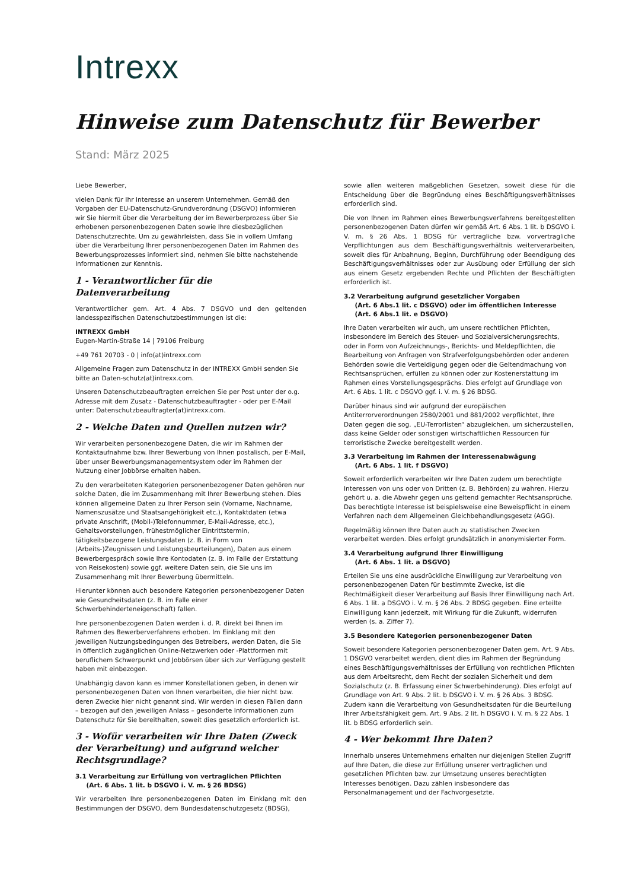Intrexx
Hinweise zum Datenschutz für Bewerber
Stand: März 2025
Liebe Bewerber,
vielen Dank für Ihr Interesse an unserem Unternehmen. Gemäß den Vorgaben der EU-Datenschutz-Grundverordnung (DSGVO) informieren wir Sie hiermit über die Verarbeitung der im Bewerberprozess über Sie erhobenen personenbezogenen Daten sowie Ihre diesbezüglichen Datenschutzrechte. Um zu gewährleisten, dass Sie in vollem Umfang über die Verarbeitung Ihrer personenbezogenen Daten im Rahmen des Bewerbungsprozesses informiert sind, nehmen Sie bitte nachstehende Informationen zur Kenntnis.
1 - Verantwortlicher für die Datenverarbeitung
Verantwortlicher gem. Art. 4 Abs. 7 DSGVO und den geltenden landesspezifischen Datenschutzbestimmungen ist die:
INTREXX GmbH
Eugen-Martin-Straße 14 | 79106 Freiburg
+49 761 20703 - 0 | info(at)intrexx.com
Allgemeine Fragen zum Datenschutz in der INTREXX GmbH senden Sie bitte an Daten-schutz(at)intrexx.com.
Unseren Datenschutzbeauftragten erreichen Sie per Post unter der o.g. Adresse mit dem Zusatz - Datenschutzbeauftragter - oder per E-Mail unter: Datenschutzbeauftragter(at)intrexx.com.
2 - Welche Daten und Quellen nutzen wir?
Wir verarbeiten personenbezogene Daten, die wir im Rahmen der Kontaktaufnahme bzw. Ihrer Bewerbung von Ihnen postalisch, per E-Mail, über unser Bewerbungsmanagementsystem oder im Rahmen der Nutzung einer Jobbörse erhalten haben.
Zu den verarbeiteten Kategorien personenbezogener Daten gehören nur solche Daten, die im Zusammenhang mit Ihrer Bewerbung stehen. Dies können allgemeine Daten zu Ihrer Person sein (Vorname, Nachname, Namenszusätze und Staatsangehörigkeit etc.), Kontaktdaten (etwa private Anschrift, (Mobil-)Telefonnummer, E-Mail-Adresse, etc.), Gehaltsvorstellungen, frühestmöglicher Eintrittstermin, tätigkeitsbezogene Leistungsdaten (z. B. in Form von (Arbeits-)Zeugnissen und Leistungsbeurteilungen), Daten aus einem Bewerbergespräch sowie Ihre Kontodaten (z. B. im Falle der Erstattung von Reisekosten) sowie ggf. weitere Daten sein, die Sie uns im Zusammenhang mit Ihrer Bewerbung übermitteln.
Hierunter können auch besondere Kategorien personenbezogener Daten wie Gesundheitsdaten (z. B. im Falle einer Schwerbehinderteneigenschaft) fallen.
Ihre personenbezogenen Daten werden i. d. R. direkt bei Ihnen im Rahmen des Bewerberverfahrens erhoben. Im Einklang mit den jeweiligen Nutzungsbedingungen des Betreibers, werden Daten, die Sie in öffentlich zugänglichen Online-Netzwerken oder -Plattformen mit beruflichem Schwerpunkt und Jobbörsen über sich zur Verfügung gestellt haben mit einbezogen.
Unabhängig davon kann es immer Konstellationen geben, in denen wir personenbezogenen Daten von Ihnen verarbeiten, die hier nicht bzw. deren Zwecke hier nicht genannt sind. Wir werden in diesen Fällen dann – bezogen auf den jeweiligen Anlass – gesonderte Informationen zum Datenschutz für Sie bereithalten, soweit dies gesetzlich erforderlich ist.
3 - Wofür verarbeiten wir Ihre Daten (Zweck der Verarbeitung) und aufgrund welcher Rechtsgrundlage?
3.1 Verarbeitung zur Erfüllung von vertraglichen Pflichten
(Art. 6 Abs. 1 lit. b DSGVO i. V. m. § 26 BDSG)
Wir verarbeiten Ihre personenbezogenen Daten im Einklang mit den Bestimmungen der DSGVO, dem Bundesdatenschutzgesetz (BDSG),
sowie allen weiteren maßgeblichen Gesetzen, soweit diese für die Entscheidung über die Begründung eines Beschäftigungsverhältnisses erforderlich sind.
Die von Ihnen im Rahmen eines Bewerbungsverfahrens bereitgestellten personenbezogenen Daten dürfen wir gemäß Art. 6 Abs. 1 lit. b DSGVO i. V. m. § 26 Abs. 1 BDSG für vertragliche bzw. vorvertragliche Verpflichtungen aus dem Beschäftigungsverhältnis weiterverarbeiten, soweit dies für Anbahnung, Beginn, Durchführung oder Beendigung des Beschäftigungsverhältnisses oder zur Ausübung oder Erfüllung der sich aus einem Gesetz ergebenden Rechte und Pflichten der Beschäftigten erforderlich ist.
3.2 Verarbeitung aufgrund gesetzlicher Vorgaben
(Art. 6 Abs.1 lit. c DSGVO) oder im öffentlichen Interesse
(Art. 6 Abs.1 lit. e DSGVO)
Ihre Daten verarbeiten wir auch, um unsere rechtlichen Pflichten, insbesondere im Bereich des Steuer- und Sozialversicherungsrechts, oder in Form von Aufzeichnungs-, Berichts- und Meldepflichten, die Bearbeitung von Anfragen von Strafverfolgungsbehörden oder anderen Behörden sowie die Verteidigung gegen oder die Geltendmachung von Rechtsansprüchen, erfüllen zu können oder zur Kostenerstattung im Rahmen eines Vorstellungsgesprächs. Dies erfolgt auf Grundlage von Art. 6 Abs. 1 lit. c DSGVO ggf. i. V. m. § 26 BDSG.
Darüber hinaus sind wir aufgrund der europäischen Antiterrorverordnungen 2580/2001 und 881/2002 verpflichtet, Ihre Daten gegen die sog. „EU-Terrorlisten“ abzugleichen, um sicherzustellen, dass keine Gelder oder sonstigen wirtschaftlichen Ressourcen für terroristische Zwecke bereitgestellt werden.
3.3 Verarbeitung im Rahmen der Interessenabwägung
(Art. 6 Abs. 1 lit. f DSGVO)
Soweit erforderlich verarbeiten wir Ihre Daten zudem um berechtigte Interessen von uns oder von Dritten (z. B. Behörden) zu wahren. Hierzu gehört u. a. die Abwehr gegen uns geltend gemachter Rechtsansprüche. Das berechtigte Interesse ist beispielsweise eine Beweispflicht in einem Verfahren nach dem Allgemeinen Gleichbehandlungsgesetz (AGG).
Regelmäßig können Ihre Daten auch zu statistischen Zwecken verarbeitet werden. Dies erfolgt grundsätzlich in anonymisierter Form.
3.4 Verarbeitung aufgrund Ihrer Einwilligung
(Art. 6 Abs. 1 lit. a DSGVO)
Erteilen Sie uns eine ausdrückliche Einwilligung zur Verarbeitung von personenbezogenen Daten für bestimmte Zwecke, ist die Rechtmäßigkeit dieser Verarbeitung auf Basis Ihrer Einwilligung nach Art. 6 Abs. 1 lit. a DSGVO i. V. m. § 26 Abs. 2 BDSG gegeben. Eine erteilte Einwilligung kann jederzeit, mit Wirkung für die Zukunft, widerrufen werden (s. a. Ziffer 7).
3.5 Besondere Kategorien personenbezogener Daten
Soweit besondere Kategorien personenbezogener Daten gem. Art. 9 Abs. 1 DSGVO verarbeitet werden, dient dies im Rahmen der Begründung eines Beschäftigungsverhältnisses der Erfüllung von rechtlichen Pflichten aus dem Arbeitsrecht, dem Recht der sozialen Sicherheit und dem Sozialschutz (z. B. Erfassung einer Schwerbehinderung). Dies erfolgt auf Grundlage von Art. 9 Abs. 2 lit. b DSGVO i. V. m. § 26 Abs. 3 BDSG. Zudem kann die Verarbeitung von Gesundheitsdaten für die Beurteilung Ihrer Arbeitsfähigkeit gem. Art. 9 Abs. 2 lit. h DSGVO i. V. m. § 22 Abs. 1 lit. b BDSG erforderlich sein.
4 - Wer bekommt Ihre Daten?
Innerhalb unseres Unternehmens erhalten nur diejenigen Stellen Zugriff auf Ihre Daten, die diese zur Erfüllung unserer vertraglichen und gesetzlichen Pflichten bzw. zur Umsetzung unseres berechtigten Interesses benötigen. Dazu zählen insbesondere das Personalmanagement und der Fachvorgesetzte.